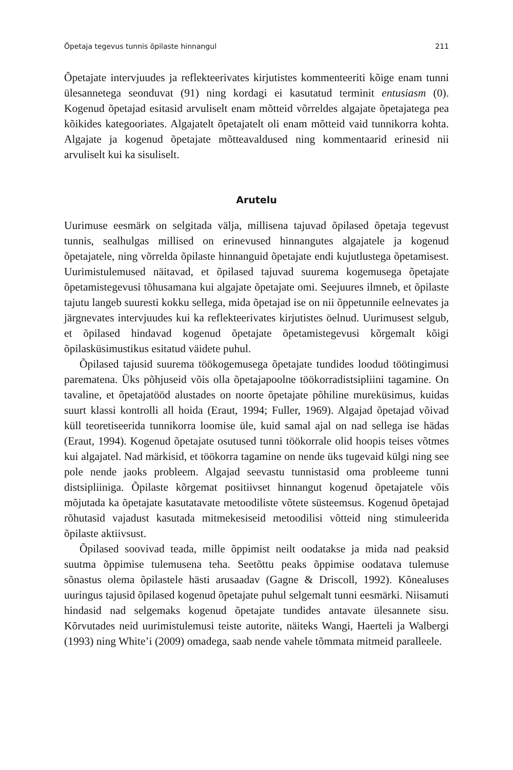Õpetaja tegevus tunnis õpilaste hinnangul 211
Õpetajate intervjuudes ja reflekteerivates kirjutistes kommenteeriti kõige enam tunni ülesannetega seonduvat (91) ning kordagi ei kasutatud terminit entusiasm (0). Kogenud õpetajad esitasid arvuliselt enam mõtteid võrreldes algajate õpetajatega pea kõikides kategooriates. Algajatelt õpetajatelt oli enam mõtteid vaid tunnikorra kohta. Algajate ja kogenud õpetajate mõtteavaldused ning kommentaarid erinesid nii arvuliselt kui ka sisuliselt.
Arutelu
Uurimuse eesmärk on selgitada välja, millisena tajuvad õpilased õpetaja tegevust tunnis, sealhulgas millised on erinevused hinnangutes algajatele ja kogenud õpetajatele, ning võrrelda õpilaste hinnanguid õpetajate endi kujutlustega õpetamisest. Uurimistulemused näitavad, et õpilased tajuvad suurema kogemusega õpetajate õpetamistegevusi tõhusamana kui algajate õpetajate omi. Seejuures ilmneb, et õpilaste tajutu langeb suuresti kokku sellega, mida õpetajad ise on nii õppetunnile eelnevates ja järgnevates intervjuudes kui ka reflekteerivates kirjutistes öelnud. Uurimusest selgub, et õpilased hindavad kogenud õpetajate õpetamistegevusi kõrgemalt kõigi õpilasküsimustikus esitatud väidete puhul.
Õpilased tajusid suurema töökogemusega õpetajate tundides loodud töötingimusi parematena. Üks põhjuseid võis olla õpetajapoolne töökorradistsipliini tagamine. On tavaline, et õpetajatööd alustades on noorte õpetajate põhiline mureküsimus, kuidas suurt klassi kontrolli all hoida (Eraut, 1994; Fuller, 1969). Algajad õpetajad võivad küll teoretiseerida tunnikorra loomise üle, kuid samal ajal on nad sellega ise hädas (Eraut, 1994). Kogenud õpetajate osutused tunni töökorrale olid hoopis teises võtmes kui algajatel. Nad märkisid, et töökorra tagamine on nende üks tugevaid külgi ning see pole nende jaoks probleem. Algajad seevastu tunnistasid oma probleeme tunni distsipliiniga. Õpilaste kõrgemat positiivset hinnangut kogenud õpetajatele võis mõjutada ka õpetajate kasutatavate metoodiliste võtete süsteemsus. Kogenud õpetajad rõhutasid vajadust kasutada mitmekesiseid metoodilisi võtteid ning stimuleerida õpilaste aktiivsust.
Õpilased soovivad teada, mille õppimist neilt oodatakse ja mida nad peaksid suutma õppimise tulemusena teha. Seetõttu peaks õppimise oodatava tulemuse sõnastus olema õpilastele hästi arusaadav (Gagne & Driscoll, 1992). Kõnealuses uuringus tajusid õpilased kogenud õpetajate puhul selgemalt tunni eesmärki. Niisamuti hindasid nad selgemaks kogenud õpetajate tundides antavate ülesannete sisu. Kõrvutades neid uurimistulemusi teiste autorite, näiteks Wangi, Haerteli ja Walbergi (1993) ning White’i (2009) omadega, saab nende vahele tõmmata mitmeid paralleele.